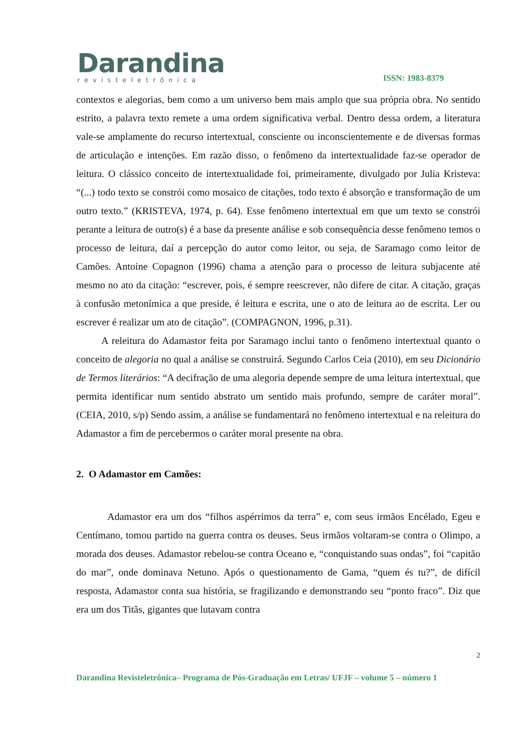Darandina
revisteletrônica
ISSN: 1983-8379
contextos e alegorias, bem como a um universo bem mais amplo que sua própria obra. No sentido estrito, a palavra texto remete a uma ordem significativa verbal. Dentro dessa ordem, a literatura vale-se amplamente do recurso intertextual, consciente ou inconscientemente e de diversas formas de articulação e intenções. Em razão disso, o fenômeno da intertextualidade faz-se operador de leitura. O clássico conceito de intertextualidade foi, primeiramente, divulgado por Julia Kristeva: “(...) todo texto se constrói como mosaico de citações, todo texto é absorção e transformação de um outro texto.” (KRISTEVA, 1974, p. 64). Esse fenômeno intertextual em que um texto se constrói perante a leitura de outro(s) é a base da presente análise e sob consequência desse fenômeno temos o processo de leitura, daí a percepção do autor como leitor, ou seja, de Saramago como leitor de Camões. Antoine Copagnon (1996) chama a atenção para o processo de leitura subjacente até mesmo no ato da citação: “escrever, pois, é sempre reescrever, não difere de citar. A citação, graças à confusão metonímica a que preside, é leitura e escrita, une o ato de leitura ao de escrita. Ler ou escrever é realizar um ato de citação”. (COMPAGNON, 1996, p.31).
A releitura do Adamastor feita por Saramago inclui tanto o fenômeno intertextual quanto o conceito de alegoria no qual a análise se construirá. Segundo Carlos Ceia (2010), em seu Dicionário de Termos literários: “A decifração de uma alegoria depende sempre de uma leitura intertextual, que permita identificar num sentido abstrato um sentido mais profundo, sempre de caráter moral”. (CEIA, 2010, s/p) Sendo assim, a análise se fundamentará no fenômeno intertextual e na releitura do Adamastor a fim de percebermos o caráter moral presente na obra.
2. O Adamastor em Camões:
Adamastor era um dos “filhos aspérrimos da terra” e, com seus irmãos Encélado, Egeu e Centímano, tomou partido na guerra contra os deuses. Seus irmãos voltaram-se contra o Olimpo, a morada dos deuses. Adamastor rebelou-se contra Oceano e, “conquistando suas ondas”, foi “capitão do mar”, onde dominava Netuno. Após o questionamento de Gama, “quem és tu?”, de difícil resposta, Adamastor conta sua história, se fragilizando e demonstrando seu “ponto fraco”. Diz que era um dos Titãs, gigantes que lutavam contra
2
Darandina Revisteletrônica– Programa de Pós-Graduação em Letras/ UFJF – volume 5 – número 1